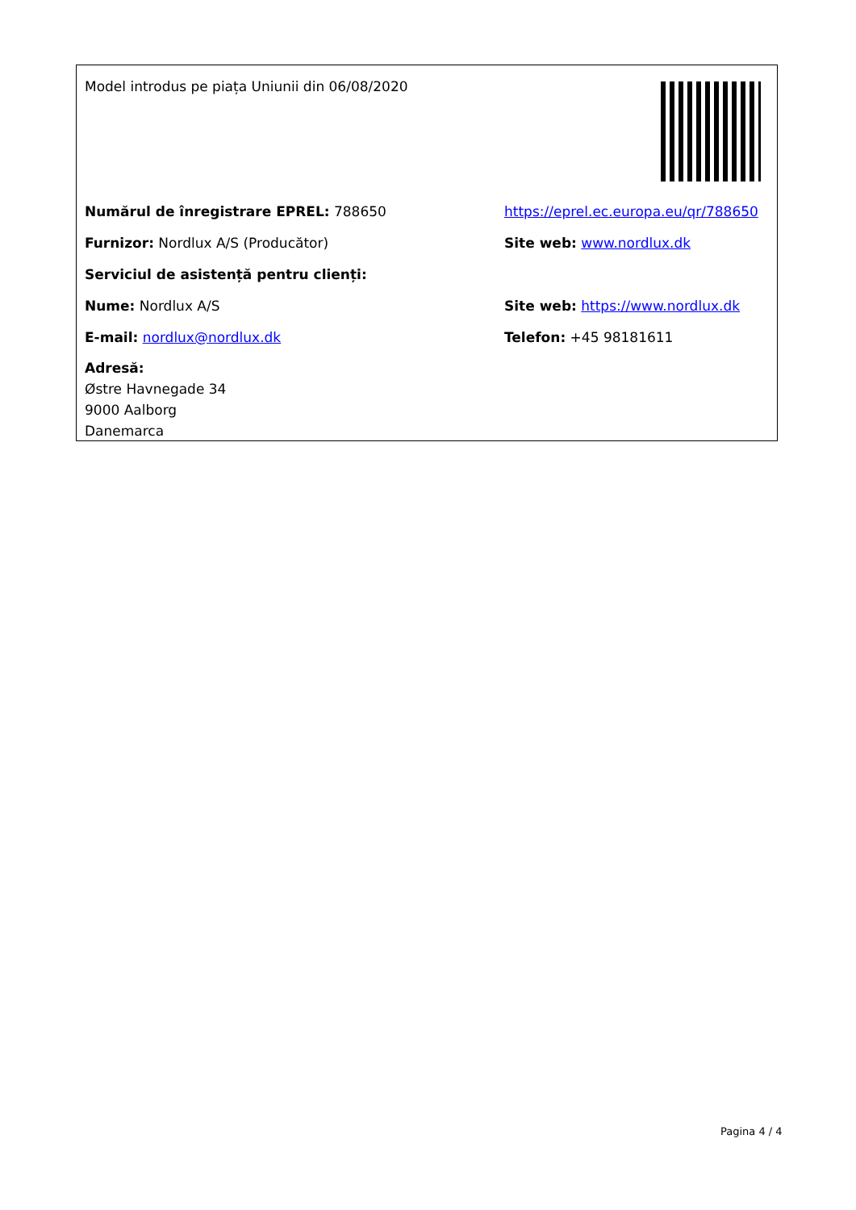Model introdus pe piața Uniunii din 06/08/2020
Numărul de înregistrare EPREL: 788650
https://eprel.ec.europa.eu/qr/788650
Furnizor: Nordlux A/S (Producător) Site web: www.nordlux.dk
Serviciul de asistență pentru clienți:
Nume: Nordlux A/S
Site web: https://www.nordlux.dk
E-mail: nordlux@nordlux.dk Telefon: +45 98181611
Adresă:
Østre Havnegade 34
9000 Aalborg
Danemarca
Pagina 4 / 4